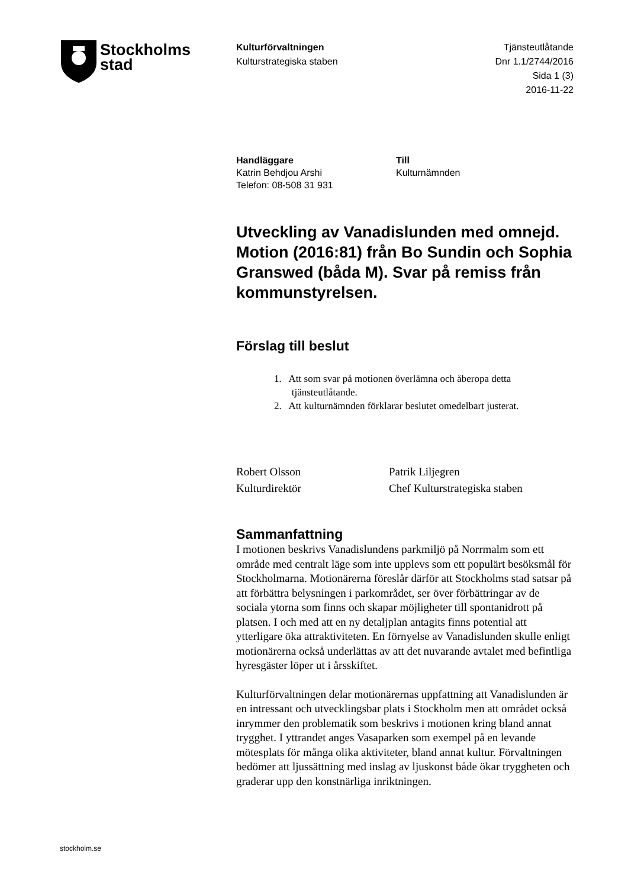Stockholms
stad
Kulturförvaltningen
Kulturstrategiska staben
Tjänsteutlåtande
Dnr 1.1/2744/2016
Sida 1 (3)
2016-11-22
Handläggare
Katrin Behdjou Arshi
Telefon: 08-508 31 931
Till
Kulturnämnden
Utveckling av Vanadislunden med omnejd. Motion (2016:81) från Bo Sundin och Sophia Granswed (båda M). Svar på remiss från kommunstyrelsen.
Förslag till beslut
1. Att som svar på motionen överlämna och åberopa detta
tjänsteutlåtande.
2. Att kulturnämnden förklarar beslutet omedelbart justerat.
Robert Olsson
Kulturdirektör
Patrik Liljegren
Chef Kulturstrategiska staben
Sammanfattning
I motionen beskrivs Vanadislundens parkmiljö på Norrmalm som ett område med centralt läge som inte upplevs som ett populärt besöksmål för Stockholmarna. Motionärerna föreslår därför att Stockholms stad satsar på att förbättra belysningen i parkområdet, ser över förbättringar av de sociala ytorna som finns och skapar möjligheter till spontanidrott på platsen. I och med att en ny detaljplan antagits finns potential att ytterligare öka attraktiviteten. En förnyelse av Vanadislunden skulle enligt motionärerna också underlättas av att det nuvarande avtalet med befintliga hyresgäster löper ut i årsskiftet.
Kulturförvaltningen delar motionärernas uppfattning att Vanadislunden är en intressant och utvecklingsbar plats i Stockholm men att området också inrymmer den problematik som beskrivs i motionen kring bland annat trygghet. I yttrandet anges Vasaparken som exempel på en levande mötesplats för många olika aktiviteter, bland annat kultur. Förvaltningen bedömer att ljussättning med inslag av ljuskonst både ökar tryggheten och graderar upp den konstnärliga inriktningen.
stockholm.se